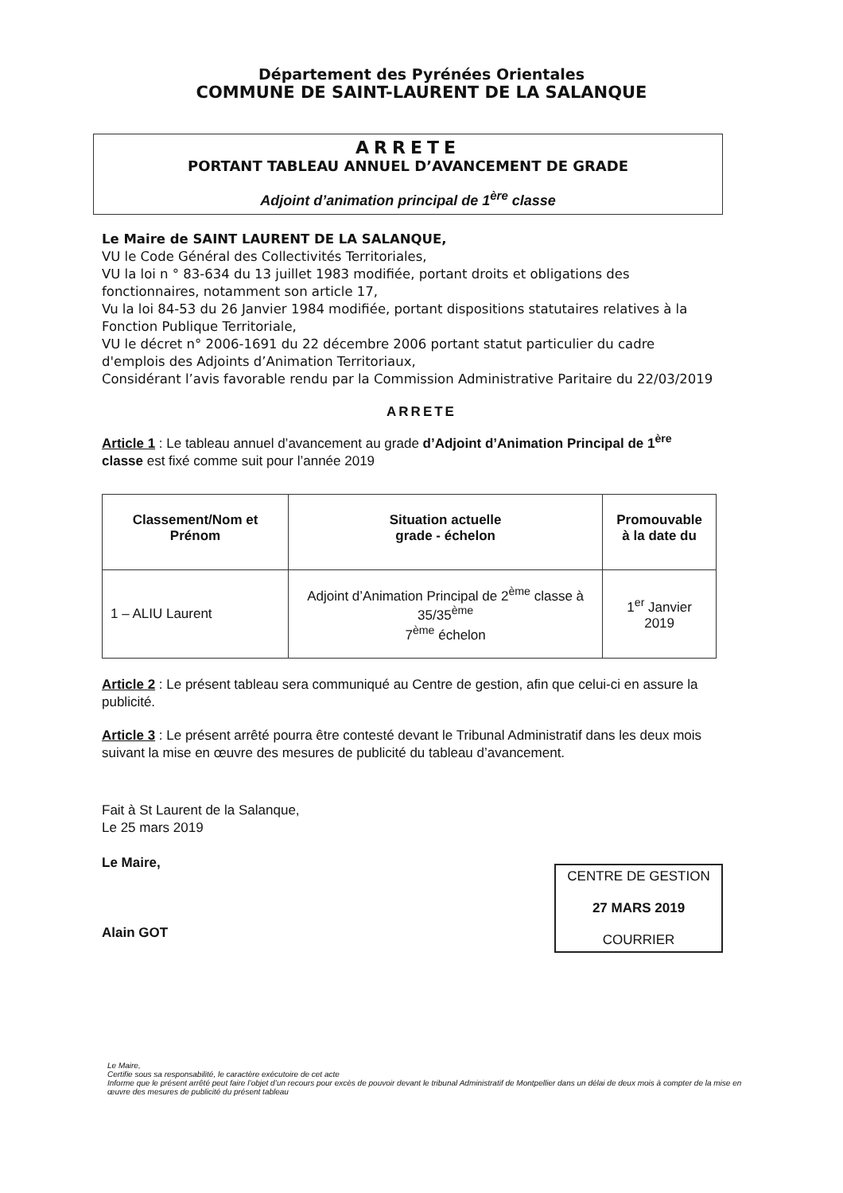Département des Pyrénées Orientales
COMMUNE DE SAINT-LAURENT DE LA SALANQUE
ARRETE
PORTANT TABLEAU ANNUEL D’AVANCEMENT DE GRADE
Adjoint d’animation principal de 1<sup>ère</sup> classe
Le Maire de SAINT LAURENT DE LA SALANQUE,
VU le Code Général des Collectivités Territoriales,
VU la loi n ° 83-634 du 13 juillet 1983 modifiée, portant droits et obligations des fonctionnaires, notamment son article 17,
Vu la loi 84-53 du 26 Janvier 1984 modifiée, portant dispositions statutaires relatives à la Fonction Publique Territoriale,
VU le décret n° 2006-1691 du 22 décembre 2006 portant statut particulier du cadre d'emplois des Adjoints d’Animation Territoriaux,
Considérant l’avis favorable rendu par la Commission Administrative Paritaire du 22/03/2019
ARRETE
Article 1 : Le tableau annuel d’avancement au grade d’Adjoint d’Animation Principal de 1<sup>ère</sup> classe est fixé comme suit pour l’année 2019
| Classement/Nom et Prénom | Situation actuelle grade - échelon | Promouvable à la date du |
| --- | --- | --- |
| 1 – ALIU Laurent | Adjoint d’Animation Principal de 2<sup>ème</sup> classe à 35/35<sup>ème</sup> 7<sup>ème</sup> échelon | 1<sup>er</sup> Janvier 2019 |
Article 2 : Le présent tableau sera communiqué au Centre de gestion, afin que celui-ci en assure la publicité.
Article 3 : Le présent arrêté pourra être contesté devant le Tribunal Administratif dans les deux mois suivant la mise en œuvre des mesures de publicité du tableau d’avancement.
Fait à St Laurent de la Salanque,
Le 25 mars 2019
Le Maire,
Alain GOT
CENTRE DE GESTION
27 MARS 2019
COURRIER
Le Maire,
Certifie sous sa responsabilité, le caractère exécutoire de cet acte
Informe que le présent arrêté peut faire l’objet d’un recours pour excès de pouvoir devant le tribunal Administratif de Montpellier dans un délai de deux mois à compter de la mise en œuvre des mesures de publicité du présent tableau